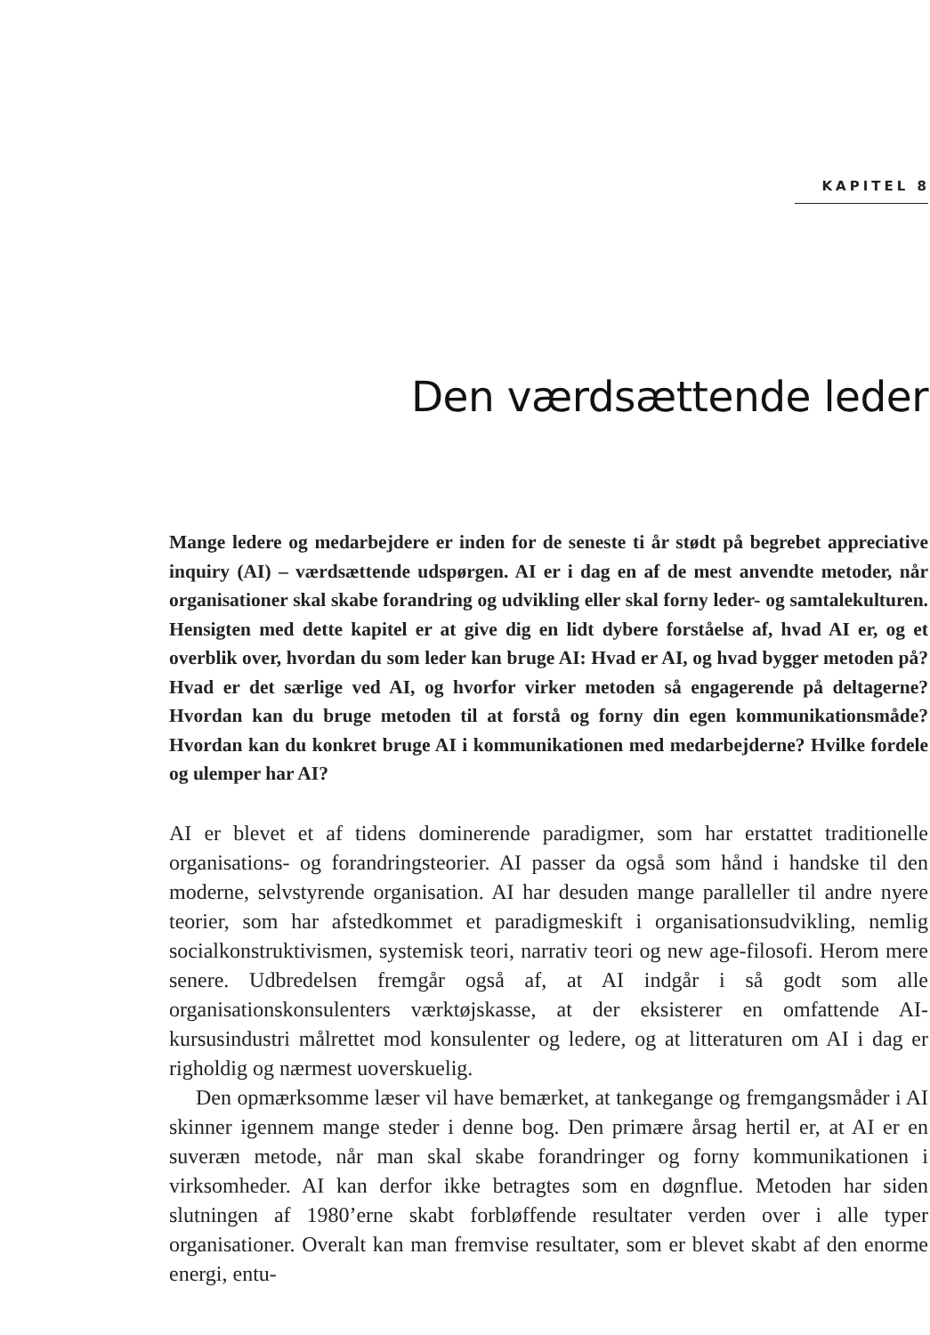KAPITEL 8
Den værdsættende leder
Mange ledere og medarbejdere er inden for de seneste ti år stødt på begrebet appreciative inquiry (AI) – værdsættende udspørgen. AI er i dag en af de mest anvendte metoder, når organisationer skal skabe forandring og udvikling eller skal forny leder- og samtalekulturen. Hensigten med dette kapitel er at give dig en lidt dybere forståelse af, hvad AI er, og et overblik over, hvordan du som leder kan bruge AI: Hvad er AI, og hvad bygger metoden på? Hvad er det særlige ved AI, og hvorfor virker metoden så engagerende på deltagerne? Hvordan kan du bruge metoden til at forstå og forny din egen kommunikationsmåde? Hvordan kan du konkret bruge AI i kommunikationen med medarbejderne? Hvilke fordele og ulemper har AI?
AI er blevet et af tidens dominerende paradigmer, som har erstattet traditionelle organisations- og forandringsteorier. AI passer da også som hånd i handske til den moderne, selvstyrende organisation. AI har desuden mange paralleller til andre nyere teorier, som har afstedkommet et paradigmeskift i organisationsudvikling, nemlig socialkonstruktivismen, systemisk teori, narrativ teori og new age-filosofi. Herom mere senere. Udbredelsen fremgår også af, at AI indgår i så godt som alle organisationskonsulenters værktøjskasse, at der eksisterer en omfattende AI-kursusindustri målrettet mod konsulenter og ledere, og at litteraturen om AI i dag er righoldig og nærmest uoverskuelig.
Den opmærksomme læser vil have bemærket, at tankegange og fremgangsmåder i AI skinner igennem mange steder i denne bog. Den primære årsag hertil er, at AI er en suveræn metode, når man skal skabe forandringer og forny kommunikationen i virksomheder. AI kan derfor ikke betragtes som en døgnflue. Metoden har siden slutningen af 1980’erne skabt forbløffende resultater verden over i alle typer organisationer. Overalt kan man fremvise resultater, som er blevet skabt af den enorme energi, entu-